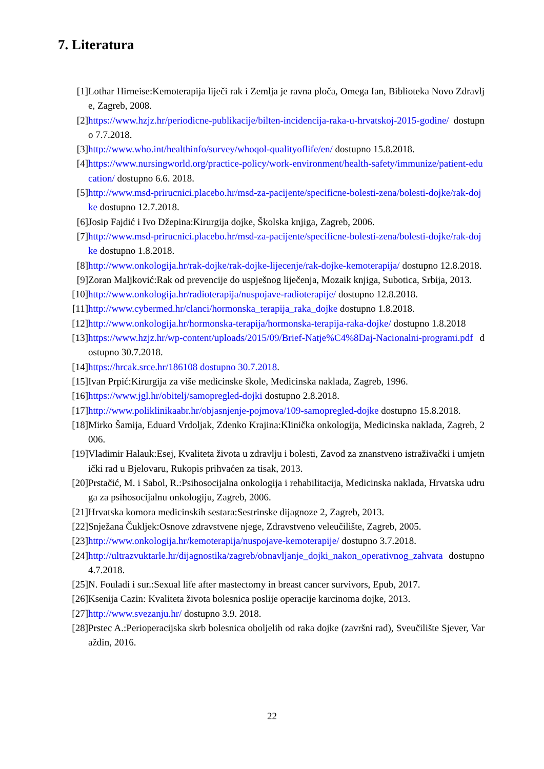7. Literatura
[1] Lothar Hirneise:Kemoterapija liječi rak i Zemlja je ravna ploča, Omega Ian, Biblioteka Novo Zdravlje, Zagreb, 2008.
[2] https://www.hzjz.hr/periodicne-publikacije/bilten-incidencija-raka-u-hrvatskoj-2015-godine/ dostupno 7.7.2018.
[3] http://www.who.int/healthinfo/survey/whoqol-qualityoflife/en/ dostupno 15.8.2018.
[4] https://www.nursingworld.org/practice-policy/work-environment/health-safety/immunize/patient-education/ dostupno 6.6. 2018.
[5] http://www.msd-prirucnici.placebo.hr/msd-za-pacijente/specificne-bolesti-zena/bolesti-dojke/rak-dojke dostupno 12.7.2018.
[6] Josip Fajdić i Ivo Džepina:Kirurgija dojke, Školska knjiga, Zagreb, 2006.
[7] http://www.msd-prirucnici.placebo.hr/msd-za-pacijente/specificne-bolesti-zena/bolesti-dojke/rak-dojke dostupno 1.8.2018.
[8] http://www.onkologija.hr/rak-dojke/rak-dojke-lijecenje/rak-dojke-kemoterapija/ dostupno 12.8.2018.
[9] Zoran Maljković:Rak od prevencije do uspješnog liječenja, Mozaik knjiga, Subotica, Srbija, 2013.
[10] http://www.onkologija.hr/radioterapija/nuspojave-radioterapije/ dostupno 12.8.2018.
[11] http://www.cybermed.hr/clanci/hormonska_terapija_raka_dojke dostupno 1.8.2018.
[12] http://www.onkologija.hr/hormonska-terapija/hormonska-terapija-raka-dojke/ dostupno 1.8.2018
[13] https://www.hzjz.hr/wp-content/uploads/2015/09/Brief-Natje%C4%8Daj-Nacionalni-programi.pdf dostupno 30.7.2018.
[14] https://hrcak.srce.hr/186108 dostupno 30.7.2018.
[15] Ivan Prpić:Kirurgija za više medicinske škole, Medicinska naklada, Zagreb, 1996.
[16] https://www.jgl.hr/obitelj/samopregled-dojki dostupno 2.8.2018.
[17] http://www.poliklinikaabr.hr/objasnjenje-pojmova/109-samopregled-dojke dostupno 15.8.2018.
[18] Mirko Šamija, Eduard Vrdoljak, Zdenko Krajina:Klinička onkologija, Medicinska naklada, Zagreb, 2006.
[19] Vladimir Halauk:Esej, Kvaliteta života u zdravlju i bolesti, Zavod za znanstveno istraživački i umjetnički rad u Bjelovaru, Rukopis prihvaćen za tisak, 2013.
[20] Prstačić, M. i Sabol, R.:Psihosocijalna onkologija i rehabilitacija, Medicinska naklada, Hrvatska udruga za psihosocijalnu onkologiju, Zagreb, 2006.
[21] Hrvatska komora medicinskih sestara:Sestrinske dijagnoze 2, Zagreb, 2013.
[22] Snježana Čukljek:Osnove zdravstvene njege, Zdravstveno veleučilište, Zagreb, 2005.
[23] http://www.onkologija.hr/kemoterapija/nuspojave-kemoterapije/ dostupno 3.7.2018.
[24] http://ultrazvuktarle.hr/dijagnostika/zagreb/obnavljanje_dojki_nakon_operativnog_zahvata dostupno 4.7.2018.
[25] N. Fouladi i sur.:Sexual life after mastectomy in breast cancer survivors, Epub, 2017.
[26] Ksenija Cazin: Kvaliteta života bolesnica poslije operacije karcinoma dojke, 2013.
[27] http://www.svezanju.hr/ dostupno 3.9. 2018.
[28] Prstec A.:Perioperacijska skrb bolesnica oboljelih od raka dojke (završni rad), Sveučilište Sjever, Varaždin, 2016.
22